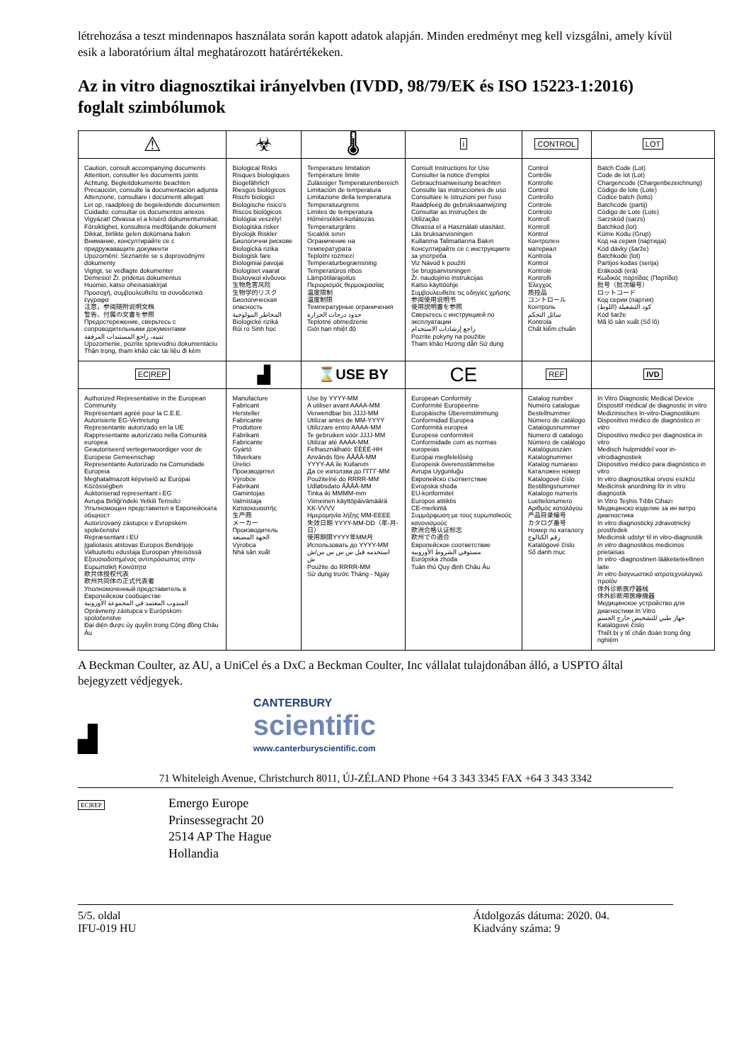létrehozása a teszt mindennapos használata során kapott adatok alapján. Minden eredményt meg kell vizsgálni, amely kívül esik a laboratórium által meghatározott határértékeken.
Az in vitro diagnosztikai irányelvben (IVDD, 98/79/EK és ISO 15223-1:2016) foglalt szimbólumok
| ⚠ | ☣ | 🌡 | i | CONTROL | LOT |
| Caution, consult accompanying documents Attention, consulter les documents joints Achtung, Begleitdokumente beachten Precaución, consulte la documentación adjunta Attenzione, consultare i documenti allegati Let op, raadpleeg de begeleidende documenten Cuidado: consultar os documentos anexos Vigyázat! Olvassa el a kísérő dokumentumokat. Försiktighet, konsultera medföljande dokument Dikkat, birlikte gelen dokümana bakın Внимание, консултирайте се с придружаващите документи Upozornění: Seznamte se s doprovodnými dokumenty Vigtigt, se vedlagte dokumenter Dėmesio! Žr. pridėtus dokumentus Huomio, katso oheisasiakirjat Προσοχή, συμβουλευθείτε τα συνοδευτικά έγγραφα 注意，参阅随附说明文档 警告、付属の文書を参照 Предостережение, сверьтесь с сопроводительными документами تنبيه، راجع المستندات المرفقة Upozornenie, pozrite sprievodnú dokumentáciu Thận trọng, tham khảo các tài liệu đi kèm | Biological Risks Risques biologiques Biogefährlich Riesgos biológicos Rischi biologici Biologische risico's Riscos biológicos Biológiai veszély! Biologiska risker Biyolojik Riskler Биологични рискове Biologická rizika Biologisk fare Biologiniai pavojai Biologiset vaarat Βιολογικοί κίνδυνοι 生物危害风险 生物学的リスク Биологическая опасность المخاطر البيولوجية Biologické riziká Rủi ro Sinh học | Temperature limitation Température limite Zulässiger Temperaturenbereich Limitación de temperatura Limitazione della temperatura Temperatuurgrens Limites de temperatura Hőmérséklet-korlátozás Temperaturgräns Sıcaklık sınırı Ограничение на температурата Teplotní rozmezí Temperaturbegrænsning Temperatūros ribos Lämpötilarajoitus Περιορισμός θερμοκρασίας 温度限制 温度制限 Температурные ограничения حدود درجات الحرارة Teplotné obmedzenie Giới hạn nhiệt độ | Consult Instructions for Use Consulter la notice d'emploi Gebrauchsanweisung beachten Consulte las instrucciones de uso Consultare le istruzioni per l'uso Raadpleeg de gebruiksaanwijzing Consultar as Instruções de Utilização Olvassa el a Használati utasítást. Läs bruksanvisningen Kullanma Talimatlarına Bakın Консултирайте се с инструкциите за употреба Viz Návod k použití Se brugsanvisningen Žr. naudojimo instrukcijas Katso käyttöohje Συμβουλευθείτε τις οδηγίες χρήσης 参阅使用说明书 使用説明書を参照 Сверьтесь с инструкцией по эксплуатации راجع إرشادات الاستخدام Pozrite pokyny na použitie Tham khảo Hướng dẫn Sử dụng | Control Contrôle Kontrolle Control Controllo Controle Controlo Kontroll Kontroll Kontrol Контролен материал Kontrola Kontrol Kontrolė Kontrolli Έλεγχος 质控品 コントロール Контроль سائل التحكم Kontrola Chất kiểm chuẩn | Batch Code (Lot) Code de lot (Lot) Chargencode (Chargenbezeichnung) Código de lote (Lote) Codice batch (lotto) Batchcode (partij) Código de Lote (Lote) Sarzskód (sarzs) Batchkod (lot) Küme Kodu (Grup) Код на серия (партида) Kód dávky (šarže) Batchkode (lot) Partijos kodas (serija) Eräkoodi (erä) Κωδικός παρτίδας (Παρτίδα) 批号（批次编号） ロットコード Код серии (партия) كود التشغيلة (اللوط) Kód šarže Mã lô sản xuất (Số lô) |
| EC/REP | ▟ | ⌛USE BY | CE | REF | IVD |
| Authorized Representative in the European Community Représentant agréé pour la C.E.E. Autorisierte EG-Vertretung Representante autorizado en la UE Rappresentante autorizzato nella Comunità europea Geautoriseerd vertegenwoordiger voor de Europese Gemeenschap Representante Autorizado na Comunidade Europeia Meghatalmazott képviselő az Európai Közösségben Auktoriserad representant i EG Avrupa Birliği'ndeki Yetkili Temsilci Упълномощен представител в Европейската общност Autorizovaný zástupce v Evropském společenství Repræsentant i EU Įgaliotasis atstovas Europos Bendrijoje Valtuutettu edustaja Euroopan yhteisössä Εξουσιοδοτημένος αντιπρόσωπος στην Ευρωπαϊκή Κοινότητα 欧共体授权代表 欧州共同体の正式代表者 Уполномоченный представитель в Европейском сообществе المندوب المعتمد في المجموعة الأوروبية Oprávnený zástupca v Európskom spoločenstve Đại diện được ủy quyền trong Cộng đồng Châu Âu | Manufacture Fabricant Hersteller Fabricante Produttore Fabrikant Fabricante Gyártó Tillverkare Üretici Производител Výrobce Fabrikant Gamintojas Valmistaja Κατασκευαστής 生产商 メーカー Производитель الجهة المصنعة Výrobca Nhà sản xuất | Use by YYYY-MM A utiliser avant AAAA-MM Verwendbar bis JJJJ-MM Utilizar antes de MM-YYYY Utilizzare entro AAAA-MM Te gebruiken vóór JJJJ-MM Utilizar até AAAA-MM. Felhasználható: ÉÉÉÉ-HH Används före ÅÅÅÅ-MM YYYY-AA ile Kullanım Да се използва до ГГГГ-ММ Použitelné do RRRR-MM Udløbsdato ÅÅÅÅ-MM Tinka iki MMMM-mm Viimeinen käyttöpäivämäärä KK-VVVV Ημερομηνία λήξης MM-EEEE 失效日期 YYYY-MM-DD（年-月-日） 使用期限YYYY年MM月 Использовать до YYYY-MM استخدمه قبل س س س س/ش ش Použite do RRRR-MM Sử dụng trước Tháng - Ngày | European Conformity Conformité Européenne Europäische Übereinstimmung Conformidad Europea Conformità europea Europese conformiteit Conformidade com as normas europeias Európai megfelelőség Europeisk överensstämmelse Avrupa Uygunluğu Европейско съответствие Evropská shoda EU-konformitet Europos atitiktis CE-merkintä Συμμόρφωση με τους ευρωπαϊκούς κανονισμούς 欧洲合格认证标志 欧州での適合 Европейское соответствие مستوفي الشروط الأوروبية Európska zhoda Tuân thủ Quy định Châu Âu | Catalog number Numéro catalogue Bestellnummer Número de catálogo Catalogusnummer Numero di catalogo Número de catálogo Katalógusszám Katalognummer Katalog numarası Каталожен номер Katalogové číslo Bestillingsnummer Katalogo numeris Luettelonumero Αριθμός καταλόγου 产品目录编号 カタログ番号 Номер по каталогу رقم الكتالوج Katalógové číslo Số danh mục | In Vitro Diagnostic Medical Device Dispositif médical de diagnostic in vitro Medizinisches In-vitro-Diagnostikum Dispositivo médico de diagnóstico in vitro Dispositivo medico per diagnostica in vitro Medisch hulpmiddel voor in-vitrodiagnostiek Dispositivo médico para diagnóstico in vitro In vitro diagnosztikai orvosi eszköz Medicinsk anordning för in vitro diagnostik In Vitro Teşhis Tıbbi Cihazı Медицинско изделие за ин витро диагностика In vitro diagnostický zdravotnický prostředek Medicinsk udstyr til in vitro-diagnostik In vitro diagnostikos medicinos prietaisas In vitro -diagnostinen lääketieteellinen laite In vitro διαγνωστικό ιατροτεχνολογικό προϊόν 体外诊断医疗器械 体外診断用医療機器 Медицинское устройство для диагностики In Vitro جهاز طبي للتشخيص خارج الجسم Katalógové číslo Thiết bị y tế chẩn đoán trong ống nghiệm |
A Beckman Coulter, az AU, a UniCel és a DxC a Beckman Coulter, Inc vállalat tulajdonában álló, a USPTO által bejegyzett védjegyek.
▟
CANTERBURY
scientific
www.canterburyscientific.com
71 Whiteleigh Avenue, Christchurch 8011, ÚJ-ZÉLAND Phone +64 3 343 3345 FAX +64 3 343 3342
EC|REP
Emergo Europe
Prinsessegracht 20
2514 AP The Hague
Hollandia
5/5. oldal
IFU-019 HU
Átdolgozás dátuma: 2020. 04.
Kiadvány száma: 9